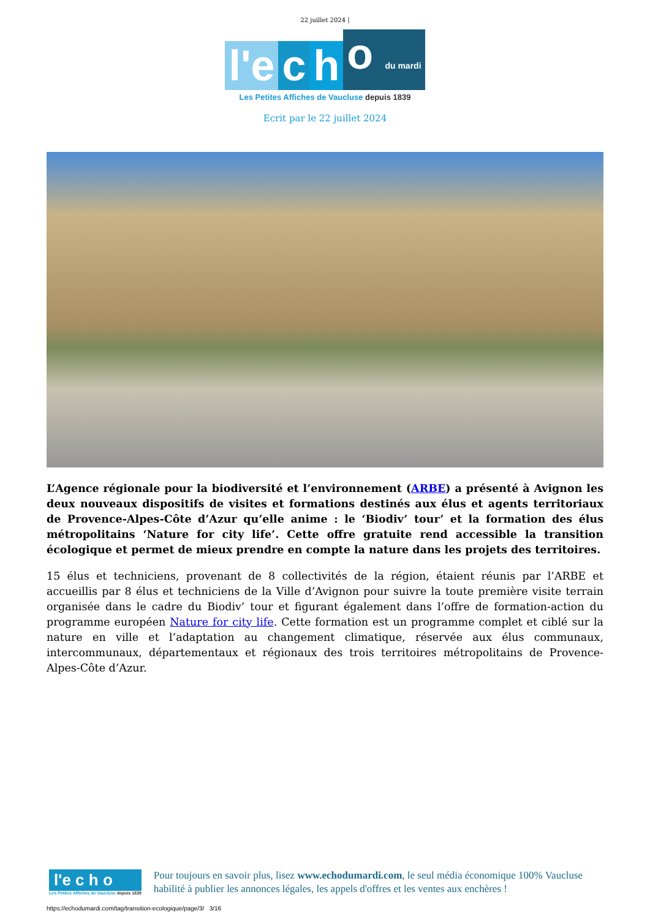22 juillet 2024 |
l'e c h o du mardi
Les Petites Affiches de Vaucluse depuis 1839
Ecrit par le 22 juillet 2024
L’Agence régionale pour la biodiversité et l’environnement (ARBE) a présenté à Avignon les deux nouveaux dispositifs de visites et formations destinés aux élus et agents territoriaux de Provence-Alpes-Côte d’Azur qu’elle anime : le ‘Biodiv’ tour’ et la formation des élus métropolitains ‘Nature for city life’. Cette offre gratuite rend accessible la transition écologique et permet de mieux prendre en compte la nature dans les projets des territoires.
15 élus et techniciens, provenant de 8 collectivités de la région, étaient réunis par l’ARBE et accueillis par 8 élus et techniciens de la Ville d’Avignon pour suivre la toute première visite terrain organisée dans le cadre du Biodiv’ tour et figurant également dans l’offre de formation-action du programme européen Nature for city life. Cette formation est un programme complet et ciblé sur la nature en ville et l’adaptation au changement climatique, réservée aux élus communaux, intercommunaux, départementaux et régionaux des trois territoires métropolitains de Provence-Alpes-Côte d’Azur.
l'e c h o
Les Petites Affiches de Vaucluse depuis 1839
Pour toujours en savoir plus, lisez www.echodumardi.com, le seul média économique 100% Vaucluse habilité à publier les annonces légales, les appels d'offres et les ventes aux enchères !
https://echodumardi.com/tag/transition-ecologique/page/3/ 3/16